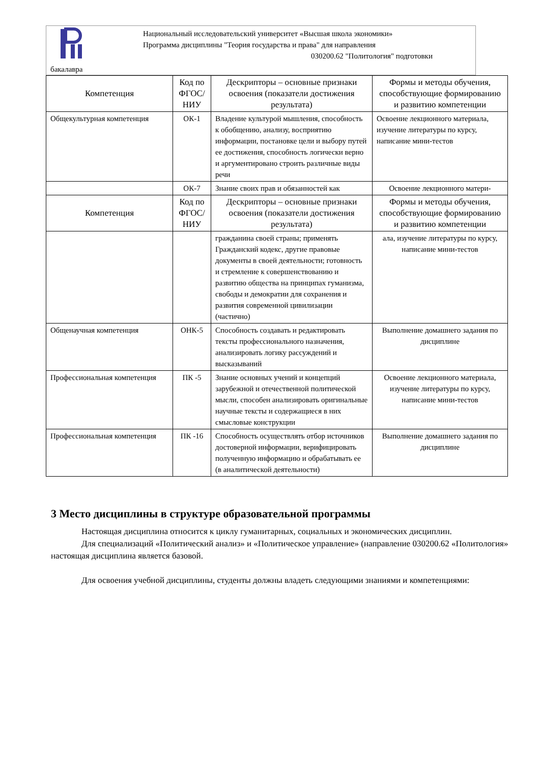Национальный исследовательский университет «Высшая школа экономики»
Программа дисциплины "Теория государства и права" для направления
030200.62 "Политология" подготовки
бакалавра
| Компетенция | Код по ФГОС/ НИУ | Дескрипторы – основные признаки освоения (показатели достижения результата) | Формы и методы обучения, способствующие формированию и развитию компетенции |
| --- | --- | --- | --- |
| Общекультурная компетенция | ОК-1 | Владение культурой мышления, способность к обобщению, анализу, восприятию информации, постановке цели и выбору путей ее достижения, способность логически верно и аргументировано строить различные виды речи | Освоение лекционного материала, изучение литературы по курсу, написание мини-тестов |
| | ОК-7 | Знание своих прав и обязанностей как | Освоение лекционного матери- |
| Компетенция | Код по ФГОС/ НИУ | Дескрипторы – основные признаки освоения (показатели достижения результата) | Формы и методы обучения, способствующие формированию и развитию компетенции |
| | | гражданина своей страны; применять Гражданский кодекс, другие правовые документы в своей деятельности; готовность и стремление к совершенствованию и развитию общества на принципах гуманизма, свободы и демократии для сохранения и развития современной цивилизации (частично) | ала, изучение литературы по курсу, написание мини-тестов |
| Общенаучная компетенция | ОНК-5 | Способность создавать и редактировать тексты профессионального назначения, анализировать логику рассуждений и высказываний | Выполнение домашнего задания по дисциплине |
| Профессиональная компетенция | ПК -5 | Знание основных учений и концепций зарубежной и отечественной политической мысли, способен анализировать оригинальные научные тексты и содержащиеся в них смысловые конструкции | Освоение лекционного материала, изучение литературы по курсу, написание мини-тестов |
| Профессиональная компетенция | ПК -16 | Способность осуществлять отбор источников достоверной информации, верифицировать полученную информацию и обрабатывать ее (в аналитической деятельности) | Выполнение домашнего задания по дисциплине |
3 Место дисциплины в структуре образовательной программы
Настоящая дисциплина относится к циклу гуманитарных, социальных и экономических дисциплин.
Для специализаций «Политический анализ» и «Политическое управление» (направление 030200.62 «Политология» настоящая дисциплина является базовой.
Для освоения учебной дисциплины, студенты должны владеть следующими знаниями и компетенциями: